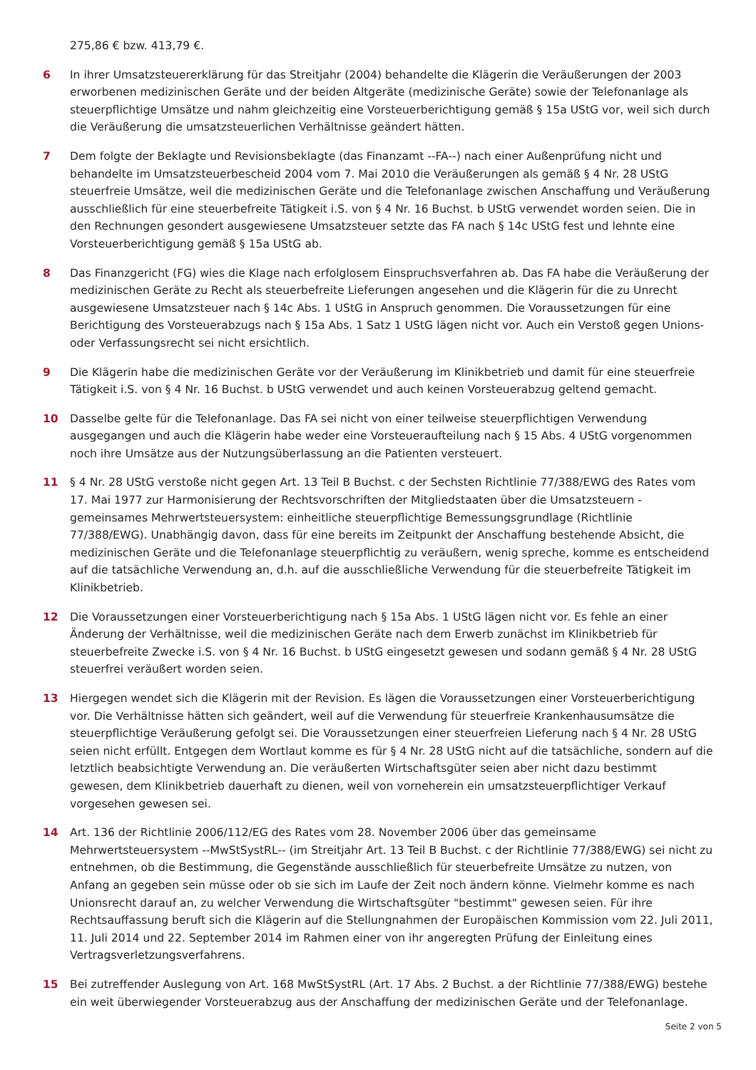275,86 € bzw. 413,79 €.
6 In ihrer Umsatzsteuererklärung für das Streitjahr (2004) behandelte die Klägerin die Veräußerungen der 2003 erworbenen medizinischen Geräte und der beiden Altgeräte (medizinische Geräte) sowie der Telefonanlage als steuerpflichtige Umsätze und nahm gleichzeitig eine Vorsteuerberichtigung gemäß § 15a UStG vor, weil sich durch die Veräußerung die umsatzsteuerlichen Verhältnisse geändert hätten.
7 Dem folgte der Beklagte und Revisionsbeklagte (das Finanzamt --FA--) nach einer Außenprüfung nicht und behandelte im Umsatzsteuerbescheid 2004 vom 7. Mai 2010 die Veräußerungen als gemäß § 4 Nr. 28 UStG steuerfreie Umsätze, weil die medizinischen Geräte und die Telefonanlage zwischen Anschaffung und Veräußerung ausschließlich für eine steuerbefreite Tätigkeit i.S. von § 4 Nr. 16 Buchst. b UStG verwendet worden seien. Die in den Rechnungen gesondert ausgewiesene Umsatzsteuer setzte das FA nach § 14c UStG fest und lehnte eine Vorsteuerberichtigung gemäß § 15a UStG ab.
8 Das Finanzgericht (FG) wies die Klage nach erfolglosem Einspruchsverfahren ab. Das FA habe die Veräußerung der medizinischen Geräte zu Recht als steuerbefreite Lieferungen angesehen und die Klägerin für die zu Unrecht ausgewiesene Umsatzsteuer nach § 14c Abs. 1 UStG in Anspruch genommen. Die Voraussetzungen für eine Berichtigung des Vorsteuerabzugs nach § 15a Abs. 1 Satz 1 UStG lägen nicht vor. Auch ein Verstoß gegen Unions- oder Verfassungsrecht sei nicht ersichtlich.
9 Die Klägerin habe die medizinischen Geräte vor der Veräußerung im Klinikbetrieb und damit für eine steuerfreie Tätigkeit i.S. von § 4 Nr. 16 Buchst. b UStG verwendet und auch keinen Vorsteuerabzug geltend gemacht.
10 Dasselbe gelte für die Telefonanlage. Das FA sei nicht von einer teilweise steuerpflichtigen Verwendung ausgegangen und auch die Klägerin habe weder eine Vorsteueraufteilung nach § 15 Abs. 4 UStG vorgenommen noch ihre Umsätze aus der Nutzungsüberlassung an die Patienten versteuert.
11 § 4 Nr. 28 UStG verstoße nicht gegen Art. 13 Teil B Buchst. c der Sechsten Richtlinie 77/388/EWG des Rates vom 17. Mai 1977 zur Harmonisierung der Rechtsvorschriften der Mitgliedstaaten über die Umsatzsteuern - gemeinsames Mehrwertsteuersystem: einheitliche steuerpflichtige Bemessungsgrundlage (Richtlinie 77/388/EWG). Unabhängig davon, dass für eine bereits im Zeitpunkt der Anschaffung bestehende Absicht, die medizinischen Geräte und die Telefonanlage steuerpflichtig zu veräußern, wenig spreche, komme es entscheidend auf die tatsächliche Verwendung an, d.h. auf die ausschließliche Verwendung für die steuerbefreite Tätigkeit im Klinikbetrieb.
12 Die Voraussetzungen einer Vorsteuerberichtigung nach § 15a Abs. 1 UStG lägen nicht vor. Es fehle an einer Änderung der Verhältnisse, weil die medizinischen Geräte nach dem Erwerb zunächst im Klinikbetrieb für steuerbefreite Zwecke i.S. von § 4 Nr. 16 Buchst. b UStG eingesetzt gewesen und sodann gemäß § 4 Nr. 28 UStG steuerfrei veräußert worden seien.
13 Hiergegen wendet sich die Klägerin mit der Revision. Es lägen die Voraussetzungen einer Vorsteuerberichtigung vor. Die Verhältnisse hätten sich geändert, weil auf die Verwendung für steuerfreie Krankenhausumsätze die steuerpflichtige Veräußerung gefolgt sei. Die Voraussetzungen einer steuerfreien Lieferung nach § 4 Nr. 28 UStG seien nicht erfüllt. Entgegen dem Wortlaut komme es für § 4 Nr. 28 UStG nicht auf die tatsächliche, sondern auf die letztlich beabsichtigte Verwendung an. Die veräußerten Wirtschaftsgüter seien aber nicht dazu bestimmt gewesen, dem Klinikbetrieb dauerhaft zu dienen, weil von vorneherein ein umsatzsteuerpflichtiger Verkauf vorgesehen gewesen sei.
14 Art. 136 der Richtlinie 2006/112/EG des Rates vom 28. November 2006 über das gemeinsame Mehrwertsteuersystem --MwStSystRL-- (im Streitjahr Art. 13 Teil B Buchst. c der Richtlinie 77/388/EWG) sei nicht zu entnehmen, ob die Bestimmung, die Gegenstände ausschließlich für steuerbefreite Umsätze zu nutzen, von Anfang an gegeben sein müsse oder ob sie sich im Laufe der Zeit noch ändern könne. Vielmehr komme es nach Unionsrecht darauf an, zu welcher Verwendung die Wirtschaftsgüter "bestimmt" gewesen seien. Für ihre Rechtsauffassung beruft sich die Klägerin auf die Stellungnahmen der Europäischen Kommission vom 22. Juli 2011, 11. Juli 2014 und 22. September 2014 im Rahmen einer von ihr angeregten Prüfung der Einleitung eines Vertragsverletzungsverfahrens.
15 Bei zutreffender Auslegung von Art. 168 MwStSystRL (Art. 17 Abs. 2 Buchst. a der Richtlinie 77/388/EWG) bestehe ein weit überwiegender Vorsteuerabzug aus der Anschaffung der medizinischen Geräte und der Telefonanlage.
Seite 2 von 5